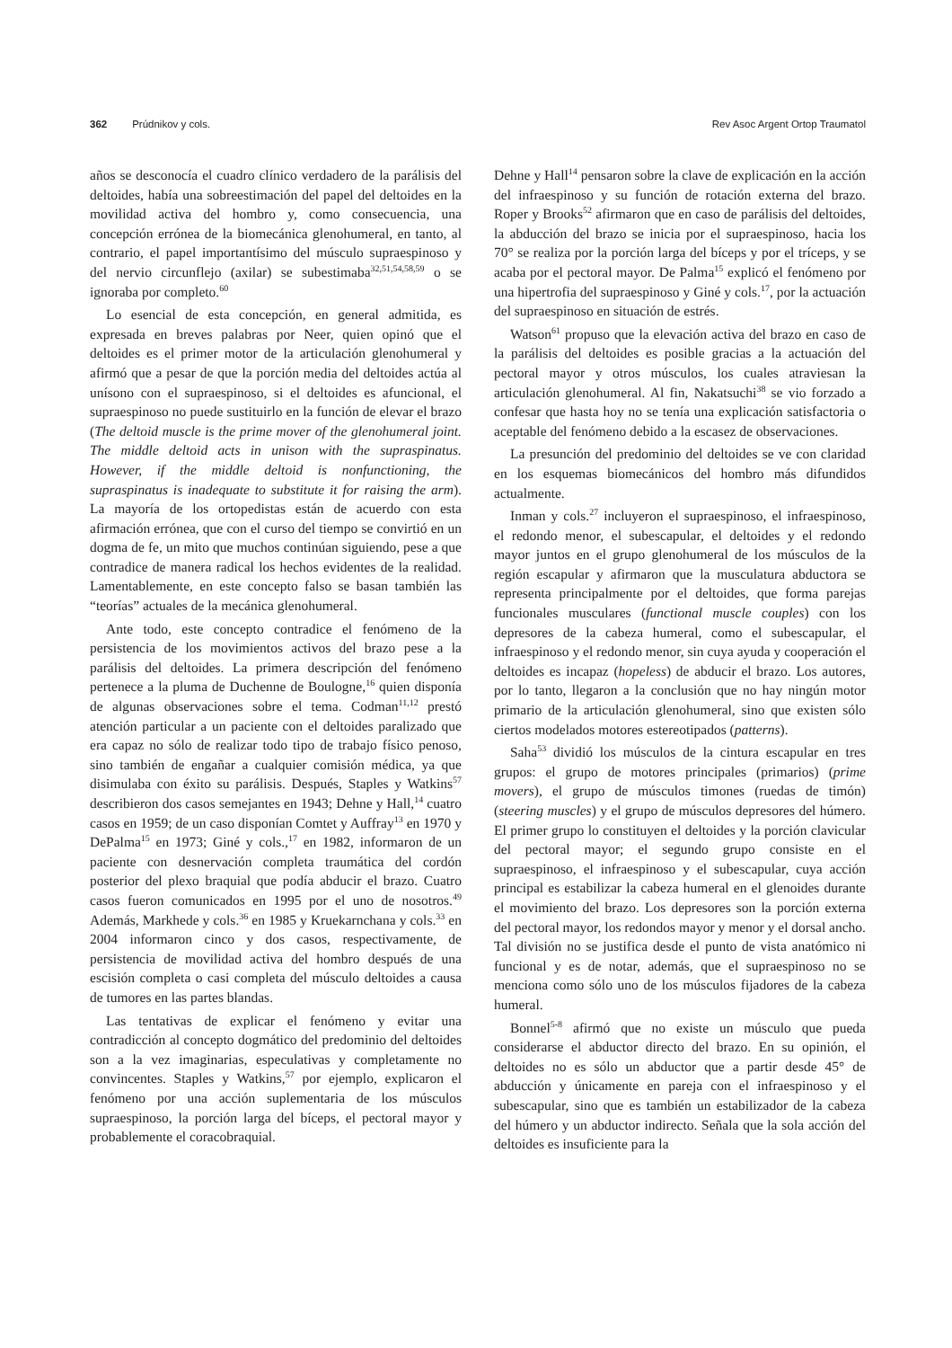362 Prúdnikov y cols. Rev Asoc Argent Ortop Traumatol
años se desconocía el cuadro clínico verdadero de la parálisis del deltoides, había una sobreestimación del papel del deltoides en la movilidad activa del hombro y, como consecuencia, una concepción errónea de la biomecánica glenohumeral, en tanto, al contrario, el papel importantísimo del músculo supraespinoso y del nervio circunflejo (axilar) se subestimaba<sup>32,51,54,58,59</sup> o se ignoraba por completo.<sup>60</sup>
Lo esencial de esta concepción, en general admitida, es expresada en breves palabras por Neer, quien opinó que el deltoides es el primer motor de la articulación glenohumeral y afirmó que a pesar de que la porción media del deltoides actúa al unísono con el supraespinoso, si el deltoides es afuncional, el supraespinoso no puede sustituirlo en la función de elevar el brazo (The deltoid muscle is the prime mover of the glenohumeral joint. The middle deltoid acts in unison with the supraspinatus. However, if the middle deltoid is nonfunctioning, the supraspinatus is inadequate to substitute it for raising the arm). La mayoría de los ortopedistas están de acuerdo con esta afirmación errónea, que con el curso del tiempo se convirtió en un dogma de fe, un mito que muchos continúan siguiendo, pese a que contradice de manera radical los hechos evidentes de la realidad. Lamentablemente, en este concepto falso se basan también las “teorías” actuales de la mecánica glenohumeral.
Ante todo, este concepto contradice el fenómeno de la persistencia de los movimientos activos del brazo pese a la parálisis del deltoides. La primera descripción del fenómeno pertenece a la pluma de Duchenne de Boulogne,<sup>16</sup> quien disponía de algunas observaciones sobre el tema. Codman<sup>11,12</sup> prestó atención particular a un paciente con el deltoides paralizado que era capaz no sólo de realizar todo tipo de trabajo físico penoso, sino también de engañar a cualquier comisión médica, ya que disimulaba con éxito su parálisis. Después, Staples y Watkins<sup>57</sup> describieron dos casos semejantes en 1943; Dehne y Hall,<sup>14</sup> cuatro casos en 1959; de un caso disponían Comtet y Auffray<sup>13</sup> en 1970 y DePalma<sup>15</sup> en 1973; Giné y cols.,<sup>17</sup> en 1982, informaron de un paciente con desnervación completa traumática del cordón posterior del plexo braquial que podía abducir el brazo. Cuatro casos fueron comunicados en 1995 por el uno de nosotros.<sup>49</sup> Además, Markhede y cols.<sup>36</sup> en 1985 y Kruekarnchana y cols.<sup>33</sup> en 2004 informaron cinco y dos casos, respectivamente, de persistencia de movilidad activa del hombro después de una escisión completa o casi completa del músculo deltoides a causa de tumores en las partes blandas.
Las tentativas de explicar el fenómeno y evitar una contradicción al concepto dogmático del predominio del deltoides son a la vez imaginarias, especulativas y completamente no convincentes. Staples y Watkins,<sup>57</sup> por ejemplo, explicaron el fenómeno por una acción suplementaria de los músculos supraespinoso, la porción larga del bíceps, el pectoral mayor y probablemente el coracobraquial.
Dehne y Hall<sup>14</sup> pensaron sobre la clave de explicación en la acción del infraespinoso y su función de rotación externa del brazo. Roper y Brooks<sup>52</sup> afirmaron que en caso de parálisis del deltoides, la abducción del brazo se inicia por el supraespinoso, hacia los 70° se realiza por la porción larga del bíceps y por el tríceps, y se acaba por el pectoral mayor. De Palma<sup>15</sup> explicó el fenómeno por una hipertrofia del supraespinoso y Giné y cols.<sup>17</sup>, por la actuación del supraespinoso en situación de estrés.
Watson<sup>61</sup> propuso que la elevación activa del brazo en caso de la parálisis del deltoides es posible gracias a la actuación del pectoral mayor y otros músculos, los cuales atraviesan la articulación glenohumeral. Al fin, Nakatsuchi<sup>38</sup> se vio forzado a confesar que hasta hoy no se tenía una explicación satisfactoria o aceptable del fenómeno debido a la escasez de observaciones.
La presunción del predominio del deltoides se ve con claridad en los esquemas biomecánicos del hombro más difundidos actualmente.
Inman y cols.<sup>27</sup> incluyeron el supraespinoso, el infraespinoso, el redondo menor, el subescapular, el deltoides y el redondo mayor juntos en el grupo glenohumeral de los músculos de la región escapular y afirmaron que la musculatura abductora se representa principalmente por el deltoides, que forma parejas funcionales musculares (functional muscle couples) con los depresores de la cabeza humeral, como el subescapular, el infraespinoso y el redondo menor, sin cuya ayuda y cooperación el deltoides es incapaz (hopeless) de abducir el brazo. Los autores, por lo tanto, llegaron a la conclusión que no hay ningún motor primario de la articulación glenohumeral, sino que existen sólo ciertos modelados motores estereotipados (patterns).
Saha<sup>53</sup> dividió los músculos de la cintura escapular en tres grupos: el grupo de motores principales (primarios) (prime movers), el grupo de músculos timones (ruedas de timón) (steering muscles) y el grupo de músculos depresores del húmero. El primer grupo lo constituyen el deltoides y la porción clavicular del pectoral mayor; el segundo grupo consiste en el supraespinoso, el infraespinoso y el subescapular, cuya acción principal es estabilizar la cabeza humeral en el glenoides durante el movimiento del brazo. Los depresores son la porción externa del pectoral mayor, los redondos mayor y menor y el dorsal ancho. Tal división no se justifica desde el punto de vista anatómico ni funcional y es de notar, además, que el supraespinoso no se menciona como sólo uno de los músculos fijadores de la cabeza humeral.
Bonnel<sup>5-8</sup> afirmó que no existe un músculo que pueda considerarse el abductor directo del brazo. En su opinión, el deltoides no es sólo un abductor que a partir desde 45° de abducción y únicamente en pareja con el infraespinoso y el subescapular, sino que es también un estabilizador de la cabeza del húmero y un abductor indirecto. Señala que la sola acción del deltoides es insuficiente para la